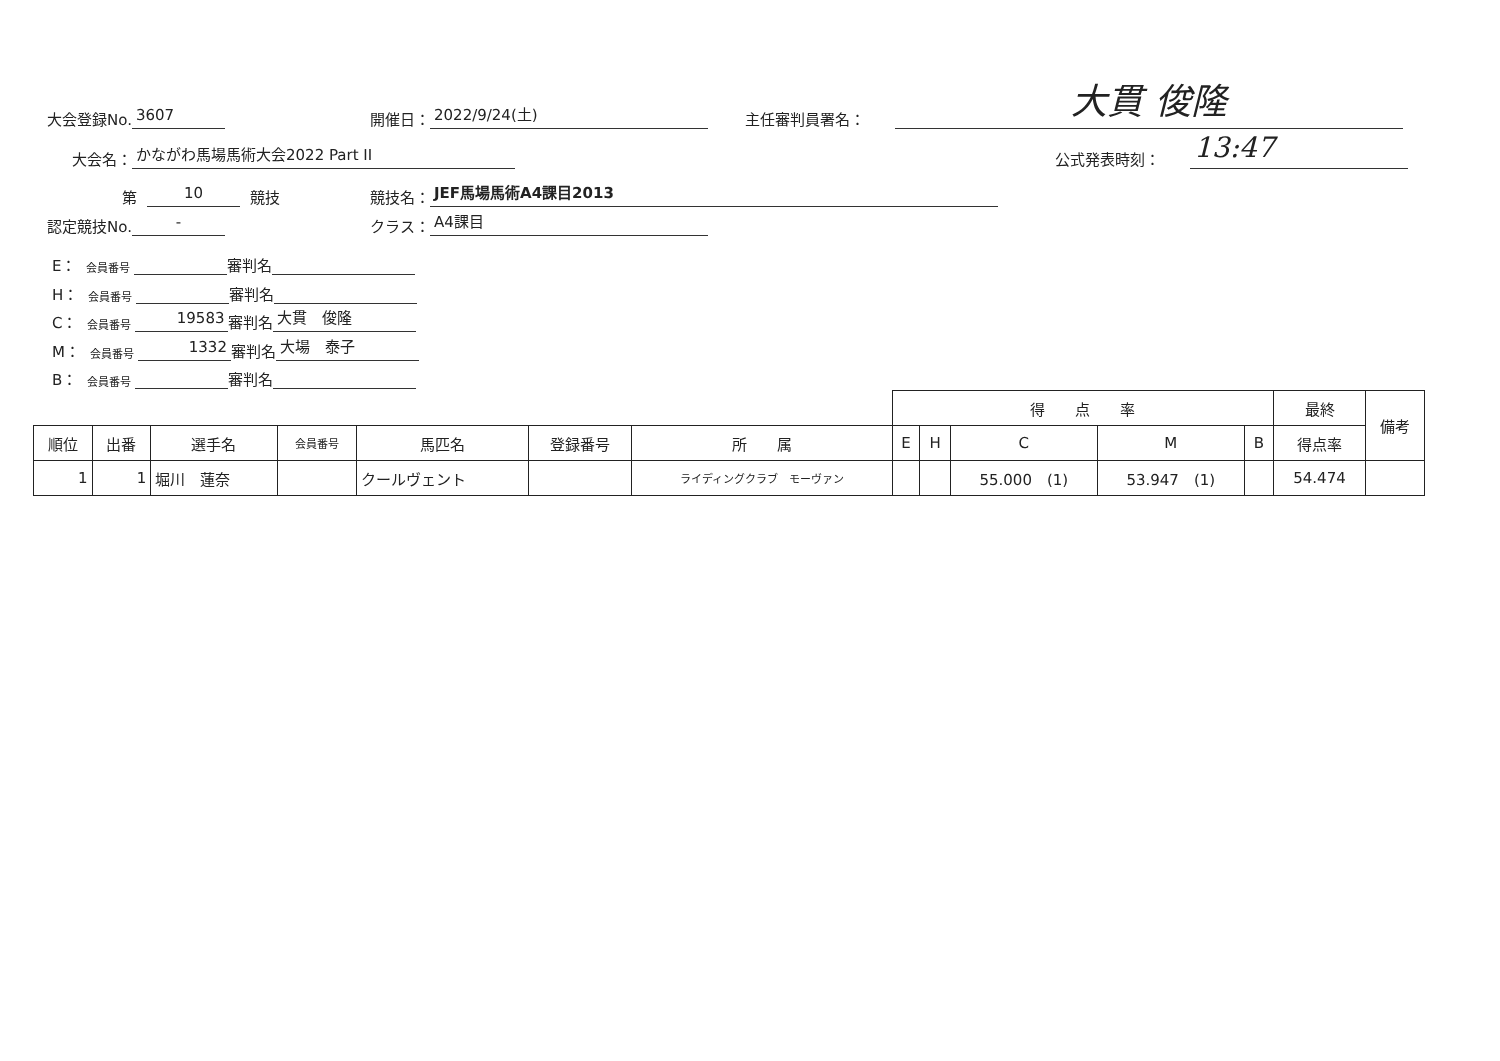大会登録No. 3607 開催日： 2022/9/24(土) 主任審判員署名： 大貫 俊隆
大会名： かながわ馬場馬術大会2022 Part II
公式発表時刻： 13:47
第 10 競技 競技名： JEF馬場馬術A4課目2013
認定競技No. - クラス： A4課目
E： 会員番号 審判名
H： 会員番号 審判名
C： 会員番号 19583 審判名 大貫　俊隆
M： 会員番号 1332 審判名 大場　泰子
B： 会員番号 審判名
| | | | | | | | 得 点 率 | | | | | 最終 | 備考 |
| 順位 | 出番 | 選手名 | 会員番号 | 馬匹名 | 登録番号 | 所 属 | E | H | C | M | B | 得点率 | |
| 1 | 1 | 堀川 蓮奈 | | クールヴェント | | ライディングクラブ モーヴァン | | | 55.000 (1) | 53.947 (1) | | 54.474 | |